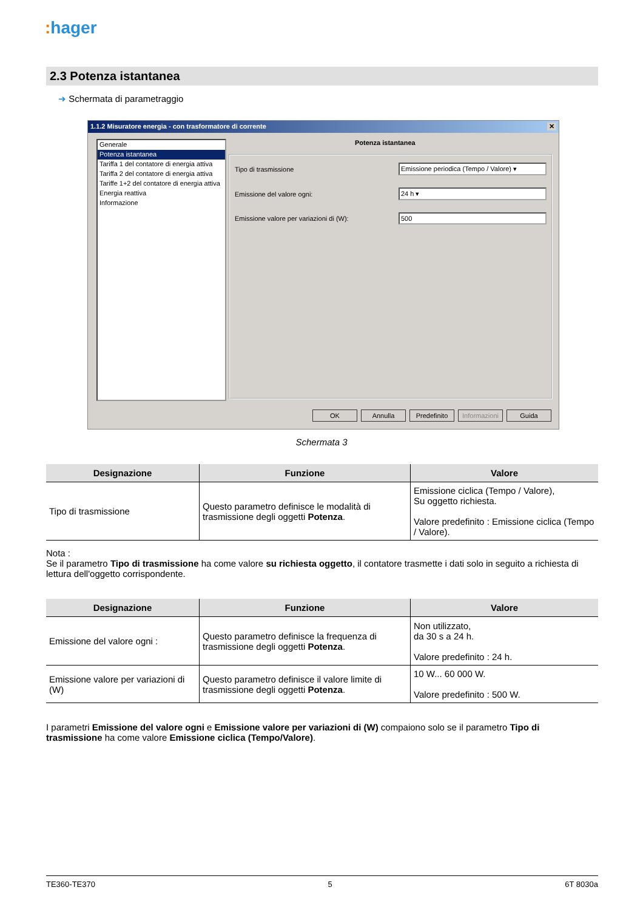: hager
2.3 Potenza istantanea
➜ Schermata di parametraggio
1.1.2 Misuratore energia - con trasformatore di corrente ✕
Generale
Potenza istantanea
Tariffa 1 del contatore di energia attiva
Tariffa 2 del contatore di energia attiva
Tariffe 1+2 del contatore di energia attiva
Energia reattiva
Informazione
Potenza istantanea
Tipo di trasmissione Emissione periodica (Tempo / Valore) ▾
Emissione del valore ogni: 24 h ▾
Emissione valore per variazioni di (W): 500
OK Annulla Predefinito
Informazioni
Guida
Schermata 3
| Designazione | Funzione | Valore |
| --- | --- | --- |
| Tipo di trasmissione | Questo parametro definisce le modalità di trasmissione degli oggetti Potenza . | Emissione ciclica (Tempo / Valore), Su oggetto richiesta. Valore predefinito : Emissione ciclica (Tempo / Valore). |
Nota :
Se il parametro Tipo di trasmissione ha come valore su richiesta oggetto, il contatore trasmette i dati solo in seguito a richiesta di lettura dell'oggetto corrispondente.
| Designazione | Funzione | Valore |
| --- | --- | --- |
| Emissione del valore ogni : | Questo parametro definisce la frequenza di trasmissione degli oggetti Potenza . | Non utilizzato, da 30 s a 24 h. Valore predefinito : 24 h. |
| Emissione valore per variazioni di (W) | Questo parametro definisce il valore limite di trasmissione degli oggetti Potenza . | 10 W... 60 000 W. Valore predefinito : 500 W. |
I parametri Emissione del valore ogni e Emissione valore per variazioni di (W) compaiono solo se il parametro Tipo di trasmissione ha come valore Emissione ciclica (Tempo/Valore).
TE360-TE370 5 6T 8030a